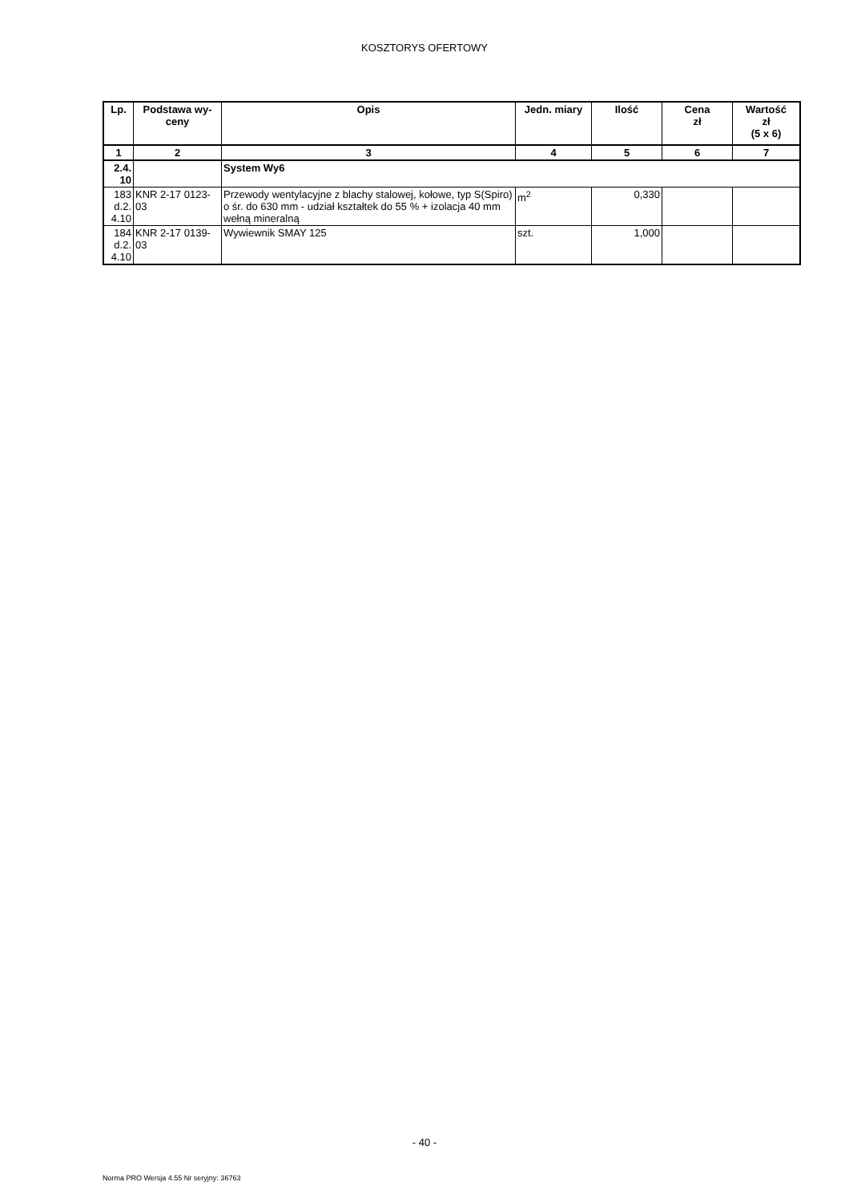KOSZTORYS OFERTOWY
| Lp. | Podstawa wy- ceny | Opis | Jedn. miary | Ilość | Cena zł | Wartość zł (5 x 6) |
| --- | --- | --- | --- | --- | --- | --- |
| 1 | 2 | 3 | 4 | 5 | 6 | 7 |
| 2.4. 10 | | System Wy6 | | | | |
| 183 d.2. 4.10 | KNR 2-17 0123- 03 | Przewody wentylacyjne z blachy stalowej, kołowe, typ S(Spiro) o śr. do 630 mm - udział kształtek do 55 % + izolacja 40 mm wełną mineralną | m<sup>2</sup> | 0,330 | | |
| 184 d.2. 4.10 | KNR 2-17 0139- 03 | Wywiewnik SMAY 125 | szt. | 1,000 | | |
- 40 -
Norma PRO Wersja 4.55 Nr seryjny: 36763